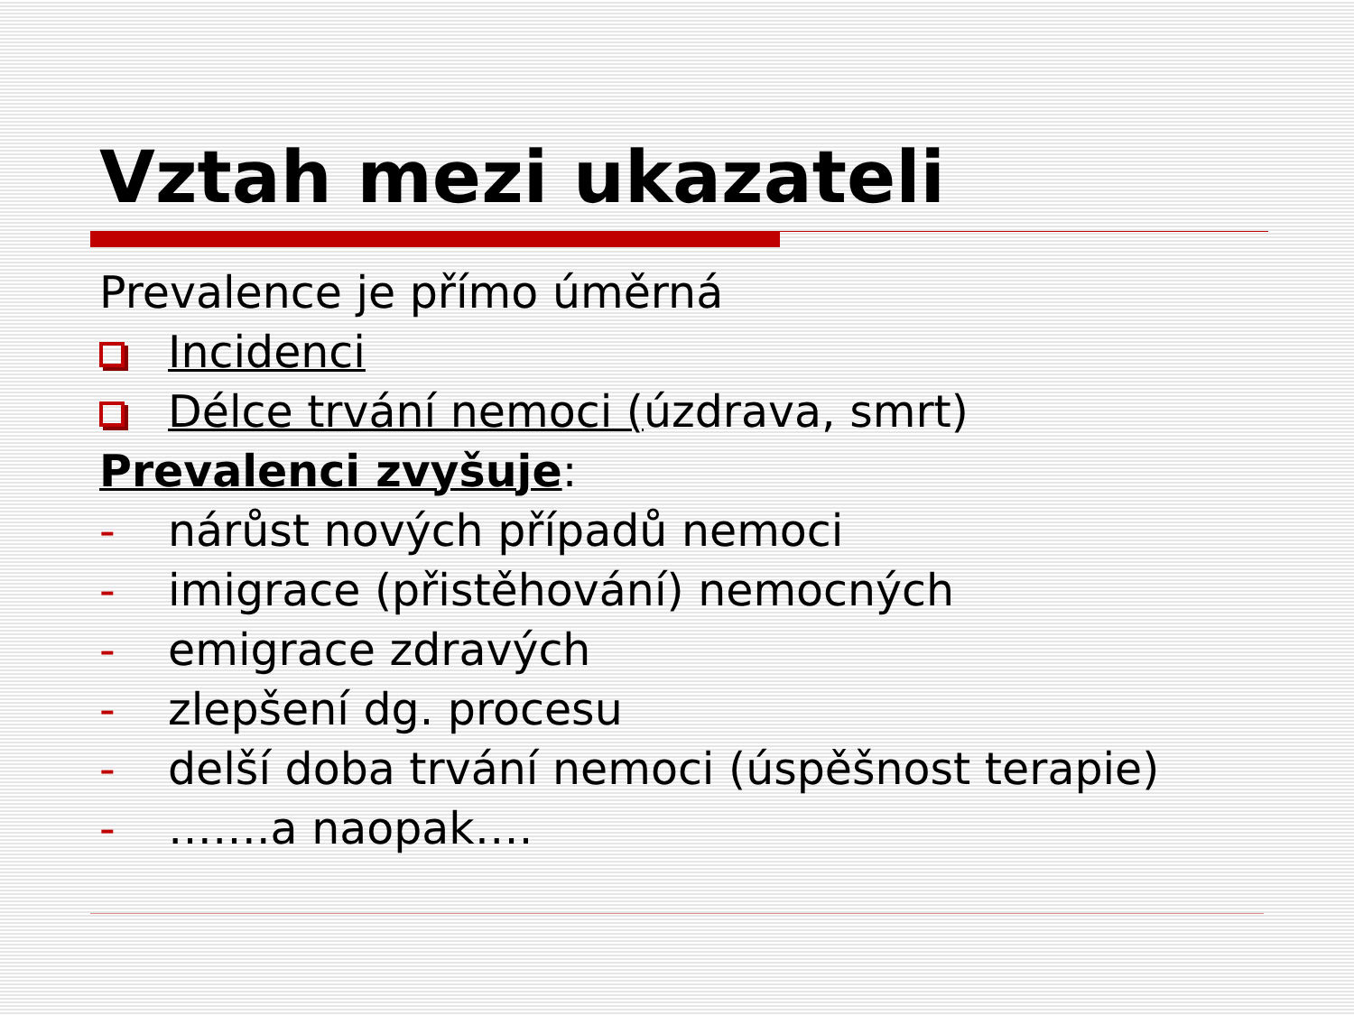Vztah mezi ukazateli
Prevalence je přímo úměrná
Incidenci
Délce trvání nemoci (úzdrava, smrt)
Prevalenci zvyšuje:
- nárůst nových případů nemoci
- imigrace (přistěhování) nemocných
- emigrace zdravých
- zlepšení dg. procesu
- delší doba trvání nemoci (úspěšnost terapie)
- …….a naopak….